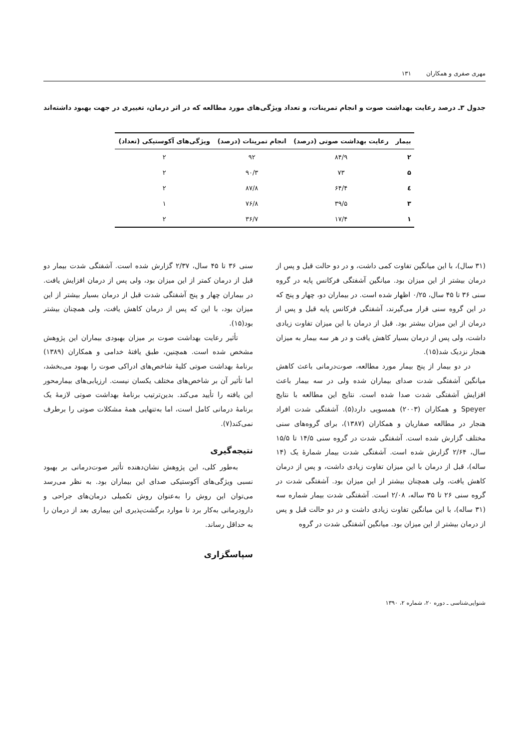مهری صفری و همکاران ۱۳۱
جدول ۳ـ درصد رعایت بهداشت صوت و انجام تمرینات، و تعداد ویژگی‌های مورد مطالعه که در اثر درمان، تغییری در جهت بهبود داشته‌اند
| بیمار | رعایت بهداشت صوتی (درصد) | انجام تمرینات (درصد) | ویژگی‌های آکوستیکی (تعداد) |
| --- | --- | --- | --- |
| ۲ | ۸۴/۹ | ۹۲ | ۲ |
| ۵ | ۷۳ | ۹۰/۳ | ۲ |
| ٤ | ۶۴/۴ | ۸۷/۸ | ۲ |
| ۳ | ۳۹/۵ | ۷۶/۸ | ۱ |
| ۱ | ۱۷/۴ | ۳۶/۷ | ۲ |
(۳۱ سال)، با این میانگین تفاوت کمی داشت، و در دو حالت قبل و پس از درمان بیشتر از این میزان بود. میانگین آشفتگی فرکانس پایه در گروه سنی ۳۶ تا ۴۵ سال، ۰/۲۵ اظهار شده است. در بیماران دو، چهار و پنج که در این گروه سنی قرار می‌گیرند، آشفتگی فرکانس پایه قبل و پس از درمان از این میزان بیشتر بود. قبل از درمان با این میزان تفاوت زیادی داشت، ولی پس از درمان بسیار کاهش یافت و در هر سه بیمار به میزان هنجار نزدیک شد(۱۵).
در دو بیمار از پنج بیمار مورد مطالعه، صوت‌درمانی باعث کاهش میانگین آشفتگی شدت صدای بیماران شده ولی در سه بیمار باعث افزایش آشفتگی شدت صدا شده است. نتایج این مطالعه با نتایج Speyer و همکاران (۲۰۰۳) همسویی دارد(۵). آشفتگی شدت افراد هنجار در مطالعه صفاریان و همکاران (۱۳۸۷)، برای گروه‌های سنی مختلف گزارش شده است. آشفتگی شدت در گروه سنی ۱۴/۵ تا ۱۵/۵ سال، ۲/۶۴ گزارش شده است. آشفتگی شدت بیمار شمارهٔ یک (۱۴ ساله)، قبل از درمان با این میزان تفاوت زیادی داشت، و پس از درمان کاهش یافت، ولی همچنان بیشتر از این میزان بود. آشفتگی شدت در گروه سنی ۲۶ تا ۳۵ ساله، ۲/۰۸ است. آشفتگی شدت بیمار شماره سه (۳۱ ساله)، با این میانگین تفاوت زیادی داشت و در دو حالت قبل و پس از درمان بیشتر از این میزان بود. میانگین آشفتگی شدت در گروه
سنی ۳۶ تا ۴۵ سال، ۲/۳۷ گزارش شده است. آشفتگی شدت بیمار دو قبل از درمان کمتر از این میزان بود، ولی پس از درمان افزایش یافت. در بیماران چهار و پنج آشفتگی شدت قبل از درمان بسیار بیشتر از این میزان بود، با این که پس از درمان کاهش یافت، ولی همچنان بیشتر بود(۱۵).
تأثیر رعایت بهداشت صوت بر میزان بهبودی بیماران این پژوهش مشخص شده است. همچنین، طبق یافتهٔ خدامی و همکاران (۱۳۸۹) برنامهٔ بهداشت صوتی کلیهٔ شاخص‌های ادراکی صوت را بهبود می‌بخشد، اما تأثیر آن بر شاخص‌های مختلف یکسان نیست. ارزیابی‌های بیمارمحور این یافته را تأیید می‌کند. بدین‌ترتیب برنامهٔ بهداشت صوتی لازمهٔ یک برنامهٔ درمانی کامل است، اما به‌تنهایی همهٔ مشکلات صوتی را برطرف نمی‌کند(۷).
نتیجه‌گیری
به‌طور کلی، این پژوهش نشان‌دهنده تأثیر صوت‌درمانی بر بهبود نسبی ویژگی‌های آکوستیکی صدای این بیماران بود. به نظر می‌رسد می‌توان این روش را به‌عنوان روش تکمیلی درمان‌های جراحی و دارودرمانی به‌کار برد تا موارد برگشت‌پذیری این بیماری بعد از درمان را به حداقل رساند.
سپاسگزاری
شنوایی‌شناسی ـ دوره ۲۰، شماره ۲، ۱۳۹۰